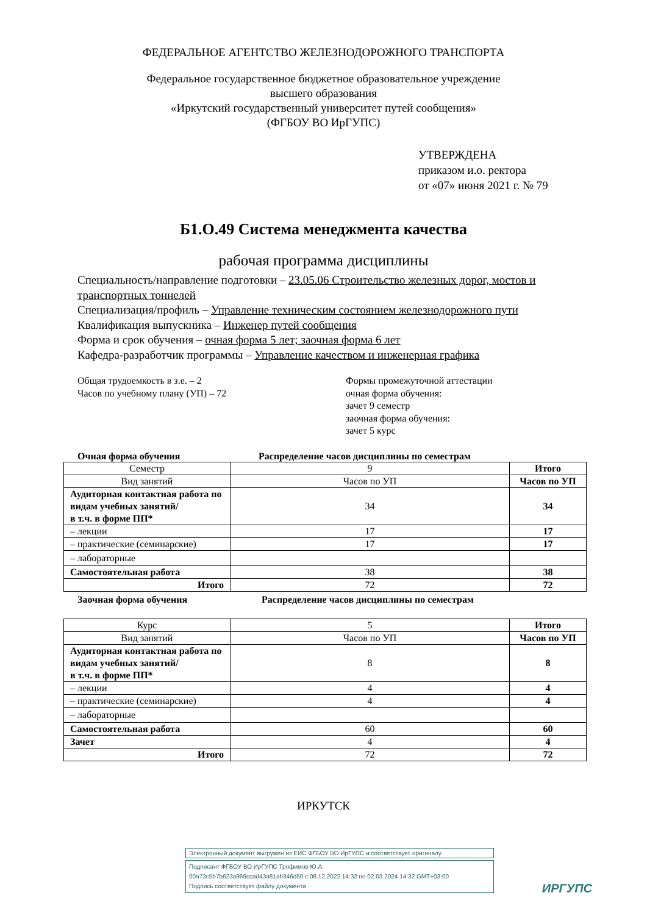ФЕДЕРАЛЬНОЕ АГЕНТСТВО ЖЕЛЕЗНОДОРОЖНОГО ТРАНСПОРТА
Федеральное государственное бюджетное образовательное учреждение
высшего образования
«Иркутский государственный университет путей сообщения»
(ФГБОУ ВО ИрГУПС)
УТВЕРЖДЕНА
приказом и.о. ректора
от «07» июня 2021 г. № 79
Б1.О.49 Система менеджмента качества
рабочая программа дисциплины
Специальность/направление подготовки – 23.05.06 Строительство железных дорог, мостов и транспортных тоннелей
Специализация/профиль – Управление техническим состоянием железнодорожного пути
Квалификация выпускника – Инженер путей сообщения
Форма и срок обучения – очная форма 5 лет; заочная форма 6 лет
Кафедра-разработчик программы – Управление качеством и инженерная графика
Общая трудоемкость в з.е. – 2
Часов по учебному плану (УП) – 72
Формы промежуточной аттестации
очная форма обучения:
зачет 9 семестр
заочная форма обучения:
зачет 5 курс
Очная форма обучения Распределение часов дисциплины по семестрам
| Семестр | 9 | Итого |
| Вид занятий | Часов по УП | Часов по УП |
| Аудиторная контактная работа по видам учебных занятий/ в т.ч. в форме ПП* | 34 | 34 |
| – лекции | 17 | 17 |
| – практические (семинарские) | 17 | 17 |
| – лабораторные | | |
| Самостоятельная работа | 38 | 38 |
| Итого | 72 | 72 |
Заочная форма обучения Распределение часов дисциплины по семестрам
| Курс | 5 | Итого |
| Вид занятий | Часов по УП | Часов по УП |
| Аудиторная контактная работа по видам учебных занятий/ в т.ч. в форме ПП* | 8 | 8 |
| – лекции | 4 | 4 |
| – практические (семинарские) | 4 | 4 |
| – лабораторные | | |
| Самостоятельная работа | 60 | 60 |
| Зачет | 4 | 4 |
| Итого | 72 | 72 |
ИРКУТСК
Электронный документ выгружен из ЕИС ФГБОУ ВО ИрГУПС и соответствует оригиналу
Подписант ФГБОУ ВО ИрГУПС Трофимов Ю.А.
00a73c5b7b623a969ccad43a81ab346d50 с 08.12.2022 14:32 по 02.03.2024 14:32 GMT+03:00
Подпись соответствует файлу документа
ИРГУПС